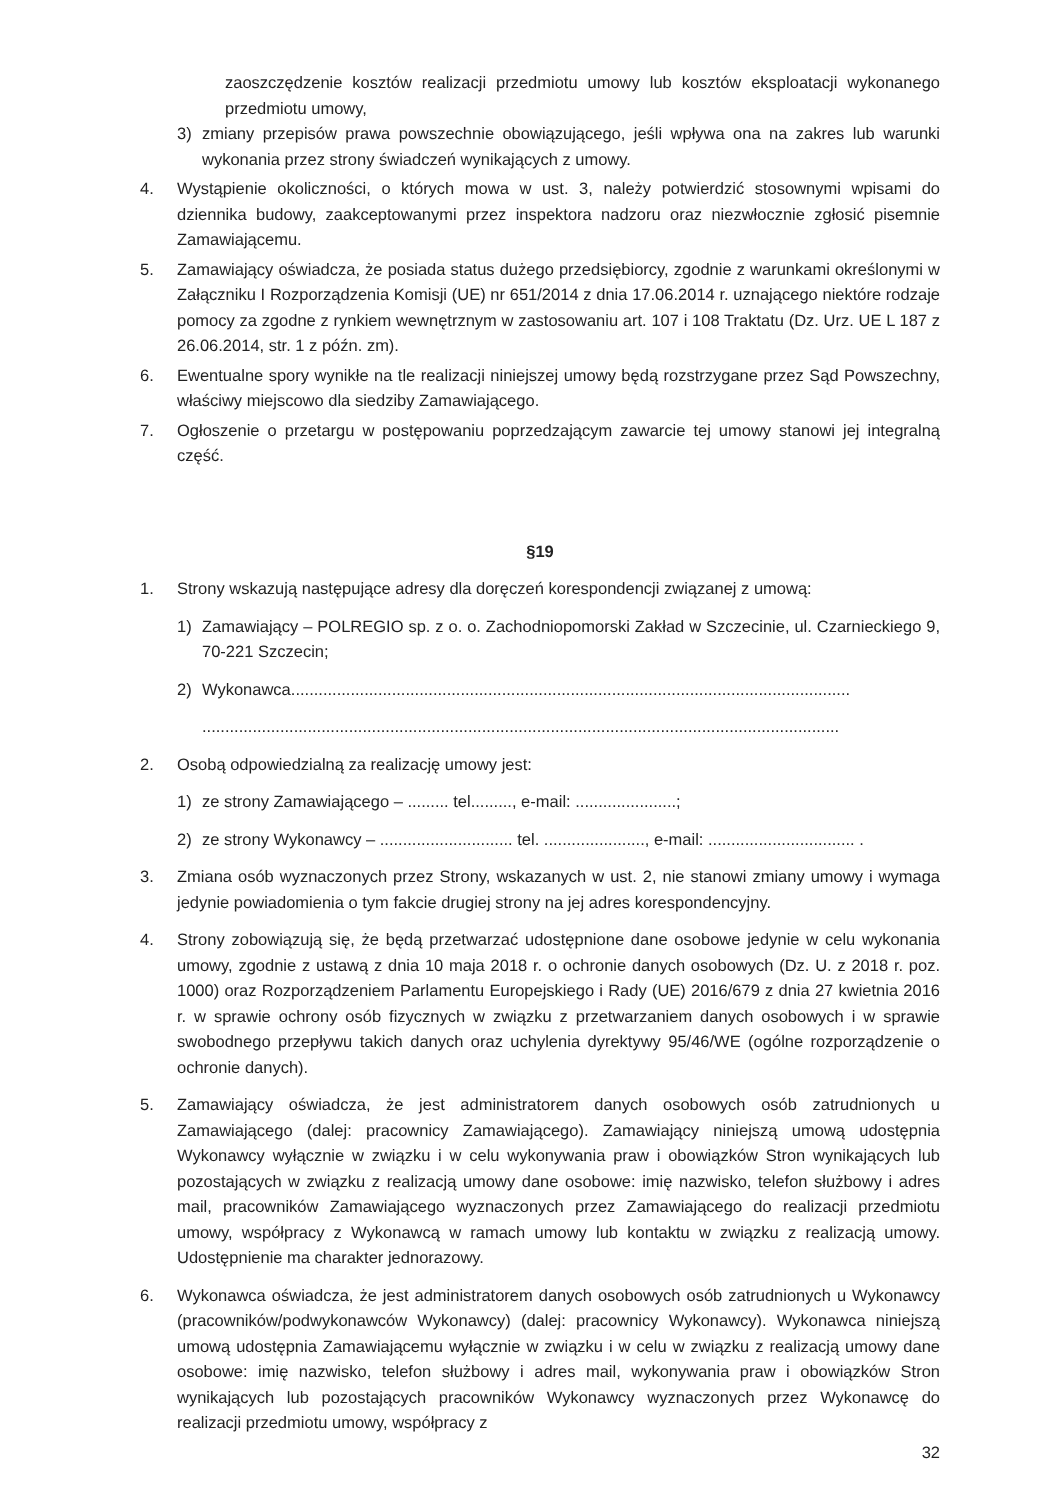zaoszczędzenie kosztów realizacji przedmiotu umowy lub kosztów eksploatacji wykonanego przedmiotu umowy,
3) zmiany przepisów prawa powszechnie obowiązującego, jeśli wpływa ona na zakres lub warunki wykonania przez strony świadczeń wynikających z umowy.
4. Wystąpienie okoliczności, o których mowa w ust. 3, należy potwierdzić stosownymi wpisami do dziennika budowy, zaakceptowanymi przez inspektora nadzoru oraz niezwłocznie zgłosić pisemnie Zamawiającemu.
5. Zamawiający oświadcza, że posiada status dużego przedsiębiorcy, zgodnie z warunkami określonymi w Załączniku I Rozporządzenia Komisji (UE) nr 651/2014 z dnia 17.06.2014 r. uznającego niektóre rodzaje pomocy za zgodne z rynkiem wewnętrznym w zastosowaniu art. 107 i 108 Traktatu (Dz. Urz. UE L 187 z 26.06.2014, str. 1 z późn. zm).
6. Ewentualne spory wynikłe na tle realizacji niniejszej umowy będą rozstrzygane przez Sąd Powszechny, właściwy miejscowo dla siedziby Zamawiającego.
7. Ogłoszenie o przetargu w postępowaniu poprzedzającym zawarcie tej umowy stanowi jej integralną część.
§19
1. Strony wskazują następujące adresy dla doręczeń korespondencji związanej z umową:
1) Zamawiający – POLREGIO sp. z o. o. Zachodniopomorski Zakład w Szczecinie, ul. Czarnieckiego 9, 70-221 Szczecin;
2) Wykonawca..........................................................................................................................
...........................................................................................................................................
2. Osobą odpowiedzialną za realizację umowy jest:
1) ze strony Zamawiającego – ......... tel........., e-mail: ......................;
2) ze strony Wykonawcy – ............................. tel. ......................, e-mail: ................................ .
3. Zmiana osób wyznaczonych przez Strony, wskazanych w ust. 2, nie stanowi zmiany umowy i wymaga jedynie powiadomienia o tym fakcie drugiej strony na jej adres korespondencyjny.
4. Strony zobowiązują się, że będą przetwarzać udostępnione dane osobowe jedynie w celu wykonania umowy, zgodnie z ustawą z dnia 10 maja 2018 r. o ochronie danych osobowych (Dz. U. z 2018 r. poz. 1000) oraz Rozporządzeniem Parlamentu Europejskiego i Rady (UE) 2016/679 z dnia 27 kwietnia 2016 r. w sprawie ochrony osób fizycznych w związku z przetwarzaniem danych osobowych i w sprawie swobodnego przepływu takich danych oraz uchylenia dyrektywy 95/46/WE (ogólne rozporządzenie o ochronie danych).
5. Zamawiający oświadcza, że jest administratorem danych osobowych osób zatrudnionych u Zamawiającego (dalej: pracownicy Zamawiającego). Zamawiający niniejszą umową udostępnia Wykonawcy wyłącznie w związku i w celu wykonywania praw i obowiązków Stron wynikających lub pozostających w związku z realizacją umowy dane osobowe: imię nazwisko, telefon służbowy i adres mail, pracowników Zamawiającego wyznaczonych przez Zamawiającego do realizacji przedmiotu umowy, współpracy z Wykonawcą w ramach umowy lub kontaktu w związku z realizacją umowy. Udostępnienie ma charakter jednorazowy.
6. Wykonawca oświadcza, że jest administratorem danych osobowych osób zatrudnionych u Wykonawcy (pracowników/podwykonawców Wykonawcy) (dalej: pracownicy Wykonawcy). Wykonawca niniejszą umową udostępnia Zamawiającemu wyłącznie w związku i w celu w związku z realizacją umowy dane osobowe: imię nazwisko, telefon służbowy i adres mail, wykonywania praw i obowiązków Stron wynikających lub pozostających pracowników Wykonawcy wyznaczonych przez Wykonawcę do realizacji przedmiotu umowy, współpracy z
32